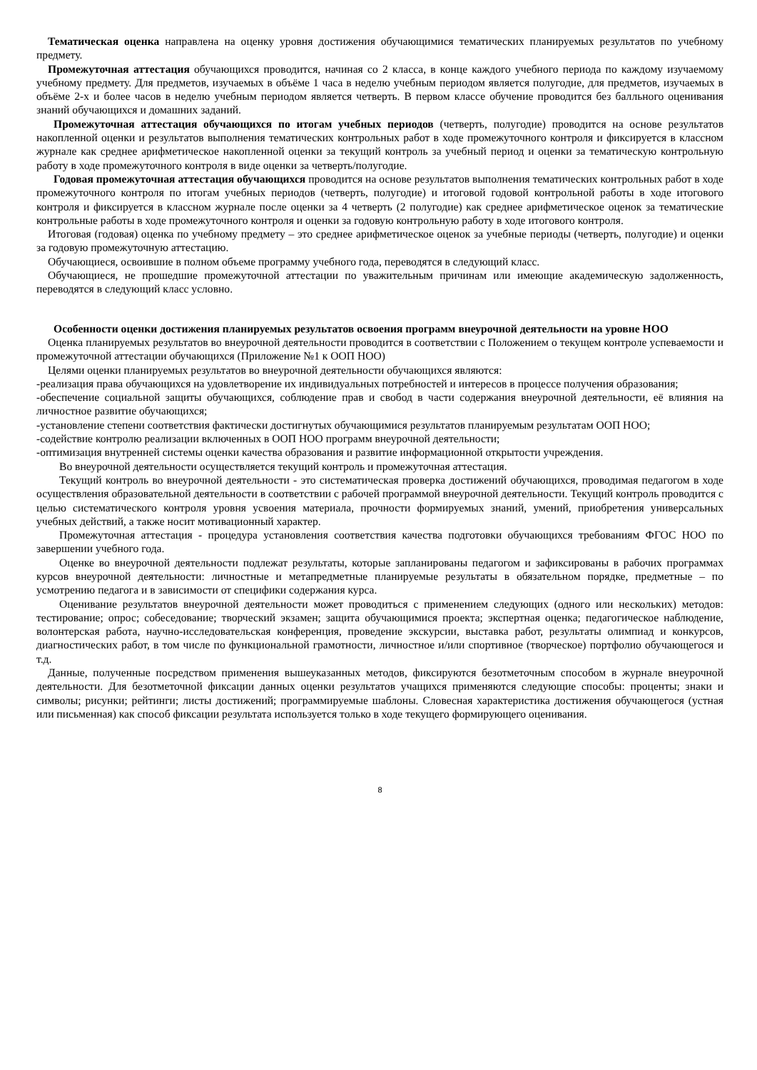Тематическая оценка направлена на оценку уровня достижения обучающимися тематических планируемых результатов по учебному предмету.
Промежуточная аттестация обучающихся проводится, начиная со 2 класса, в конце каждого учебного периода по каждому изучаемому учебному предмету. Для предметов, изучаемых в объёме 1 часа в неделю учебным периодом является полугодие, для предметов, изучаемых в объёме 2-х и более часов в неделю учебным периодом является четверть. В первом классе обучение проводится без балльного оценивания знаний обучающихся и домашних заданий.
Промежуточная аттестация обучающихся по итогам учебных периодов (четверть, полугодие) проводится на основе результатов накопленной оценки и результатов выполнения тематических контрольных работ в ходе промежуточного контроля и фиксируется в классном журнале как среднее арифметическое накопленной оценки за текущий контроль за учебный период и оценки за тематическую контрольную работу в ходе промежуточного контроля в виде оценки за четверть/полугодие.
Годовая промежуточная аттестация обучающихся проводится на основе результатов выполнения тематических контрольных работ в ходе промежуточного контроля по итогам учебных периодов (четверть, полугодие) и итоговой годовой контрольной работы в ходе итогового контроля и фиксируется в классном журнале после оценки за 4 четверть (2 полугодие) как среднее арифметическое оценок за тематические контрольные работы в ходе промежуточного контроля и оценки за годовую контрольную работу в ходе итогового контроля.
Итоговая (годовая) оценка по учебному предмету – это среднее арифметическое оценок за учебные периоды (четверть, полугодие) и оценки за годовую промежуточную аттестацию.
Обучающиеся, освоившие в полном объеме программу учебного года, переводятся в следующий класс.
Обучающиеся, не прошедшие промежуточной аттестации по уважительным причинам или имеющие академическую задолженность, переводятся в следующий класс условно.
Особенности оценки достижения планируемых результатов освоения программ внеурочной деятельности на уровне НОО
Оценка планируемых результатов во внеурочной деятельности проводится в соответствии с Положением о текущем контроле успеваемости и промежуточной аттестации обучающихся (Приложение №1 к ООП НОО)
Целями оценки планируемых результатов во внеурочной деятельности обучающихся являются:
-реализация права обучающихся на удовлетворение их индивидуальных потребностей и интересов в процессе получения образования;
-обеспечение социальной защиты обучающихся, соблюдение прав и свобод в части содержания внеурочной деятельности, её влияния на личностное развитие обучающихся;
-установление степени соответствия фактически достигнутых обучающимися результатов планируемым результатам ООП НОО;
-содействие контролю реализации включенных в ООП НОО программ внеурочной деятельности;
-оптимизация внутренней системы оценки качества образования и развитие информационной открытости учреждения.
Во внеурочной деятельности осуществляется текущий контроль и промежуточная аттестация.
Текущий контроль во внеурочной деятельности - это систематическая проверка достижений обучающихся, проводимая педагогом в ходе осуществления образовательной деятельности в соответствии с рабочей программой внеурочной деятельности. Текущий контроль проводится с целью систематического контроля уровня усвоения материала, прочности формируемых знаний, умений, приобретения универсальных учебных действий, а также носит мотивационный характер.
Промежуточная аттестация - процедура установления соответствия качества подготовки обучающихся требованиям ФГОС НОО по завершении учебного года.
Оценке во внеурочной деятельности подлежат результаты, которые запланированы педагогом и зафиксированы в рабочих программах курсов внеурочной деятельности: личностные и метапредметные планируемые результаты в обязательном порядке, предметные – по усмотрению педагога и в зависимости от специфики содержания курса.
Оценивание результатов внеурочной деятельности может проводиться с применением следующих (одного или нескольких) методов: тестирование; опрос; собеседование; творческий экзамен; защита обучающимися проекта; экспертная оценка; педагогическое наблюдение, волонтерская работа, научно-исследовательская конференция, проведение экскурсии, выставка работ, результаты олимпиад и конкурсов, диагностических работ, в том числе по функциональной грамотности, личностное и/или спортивное (творческое) портфолио обучающегося и т.д.
Данные, полученные посредством применения вышеуказанных методов, фиксируются безотметочным способом в журнале внеурочной деятельности. Для безотметочной фиксации данных оценки результатов учащихся применяются следующие способы: проценты; знаки и символы; рисунки; рейтинги; листы достижений; программируемые шаблоны. Словесная характеристика достижения обучающегося (устная или письменная) как способ фиксации результата используется только в ходе текущего формирующего оценивания.
8